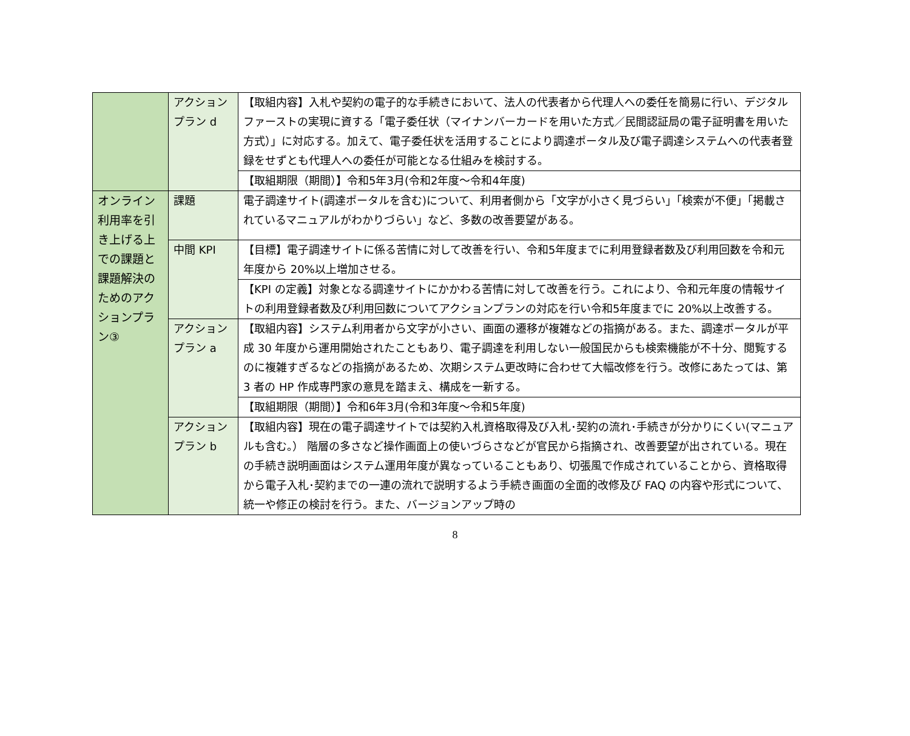| | アクション プラン d | 【取組内容】入札や契約の電子的な手続きにおいて、法人の代表者から代理人への委任を簡易に行い、デジタルファーストの実現に資する「電子委任状（マイナンバーカードを用いた方式／民間認証局の電子証明書を用いた方式）」に対応する。加えて、電子委任状を活用することにより調達ポータル及び電子調達システムへの代表者登録をせずとも代理人への委任が可能となる仕組みを検討する。 |
| | | 【取組期限（期間）】令和5年3月(令和2年度～令和4年度) |
| オンライン利用率を引き上げる上での課題と課題解決のためのアクションプラン③ | 課題 | 電子調達サイト(調達ポータルを含む)について、利用者側から「文字が小さく見づらい」「検索が不便」「掲載されているマニュアルがわかりづらい」など、多数の改善要望がある。 |
| | 中間 KPI | 【目標】電子調達サイトに係る苦情に対して改善を行い、令和5年度までに利用登録者数及び利用回数を令和元年度から 20%以上増加させる。 |
| | | 【KPI の定義】対象となる調達サイトにかかわる苦情に対して改善を行う。これにより、令和元年度の情報サイトの利用登録者数及び利用回数についてアクションプランの対応を行い令和5年度までに 20%以上改善する。 |
| | アクション プラン a | 【取組内容】システム利用者から文字が小さい、画面の遷移が複雑などの指摘がある。また、調達ポータルが平成 30 年度から運用開始されたこともあり、電子調達を利用しない一般国民からも検索機能が不十分、閲覧するのに複雑すぎるなどの指摘があるため、次期システム更改時に合わせて大幅改修を行う。改修にあたっては、第 3 者の HP 作成専門家の意見を踏まえ、構成を一新する。 |
| | | 【取組期限（期間）】令和6年3月(令和3年度～令和5年度) |
| | アクション プラン b | 【取組内容】現在の電子調達サイトでは契約入札資格取得及び入札･契約の流れ･手続きが分かりにくい(マニュアルも含む。） 階層の多さなど操作画面上の使いづらさなどが官民から指摘され、改善要望が出されている。現在の手続き説明画面はシステム運用年度が異なっていることもあり、切張風で作成されていることから、資格取得から電子入札･契約までの一連の流れで説明するよう手続き画面の全面的改修及び FAQ の内容や形式について、統一や修正の検討を行う。また、バージョンアップ時の |
8